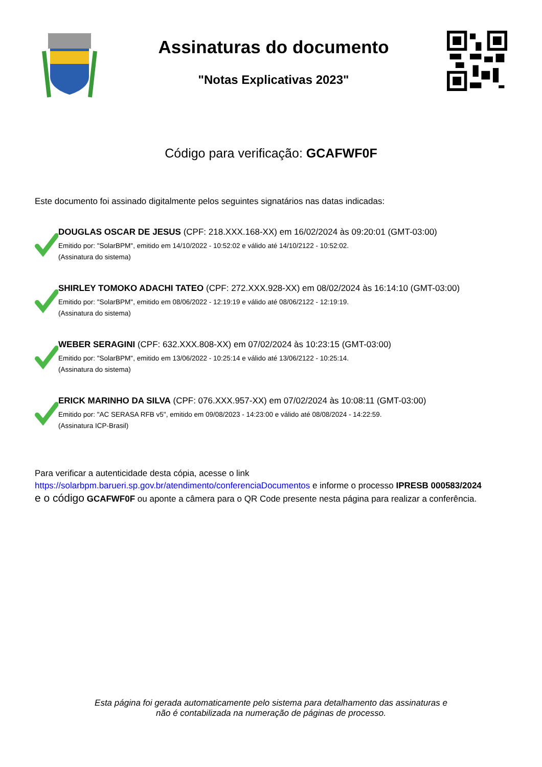Assinaturas do documento
"Notas Explicativas 2023"
Código para verificação: GCAFWF0F
Este documento foi assinado digitalmente pelos seguintes signatários nas datas indicadas:
DOUGLAS OSCAR DE JESUS (CPF: 218.XXX.168-XX) em 16/02/2024 às 09:20:01 (GMT-03:00)
Emitido por: "SolarBPM", emitido em 14/10/2022 - 10:52:02 e válido até 14/10/2122 - 10:52:02.
(Assinatura do sistema)
SHIRLEY TOMOKO ADACHI TATEO (CPF: 272.XXX.928-XX) em 08/02/2024 às 16:14:10 (GMT-03:00)
Emitido por: "SolarBPM", emitido em 08/06/2022 - 12:19:19 e válido até 08/06/2122 - 12:19:19.
(Assinatura do sistema)
WEBER SERAGINI (CPF: 632.XXX.808-XX) em 07/02/2024 às 10:23:15 (GMT-03:00)
Emitido por: "SolarBPM", emitido em 13/06/2022 - 10:25:14 e válido até 13/06/2122 - 10:25:14.
(Assinatura do sistema)
ERICK MARINHO DA SILVA (CPF: 076.XXX.957-XX) em 07/02/2024 às 10:08:11 (GMT-03:00)
Emitido por: "AC SERASA RFB v5", emitido em 09/08/2023 - 14:23:00 e válido até 08/08/2024 - 14:22:59.
(Assinatura ICP-Brasil)
Para verificar a autenticidade desta cópia, acesse o link
https://solarbpm.barueri.sp.gov.br/atendimento/conferenciaDocumentos e informe o processo IPRESB 000583/2024
e o código GCAFWF0F ou aponte a câmera para o QR Code presente nesta página para realizar a conferência.
Esta página foi gerada automaticamente pelo sistema para detalhamento das assinaturas e
não é contabilizada na numeração de páginas de processo.